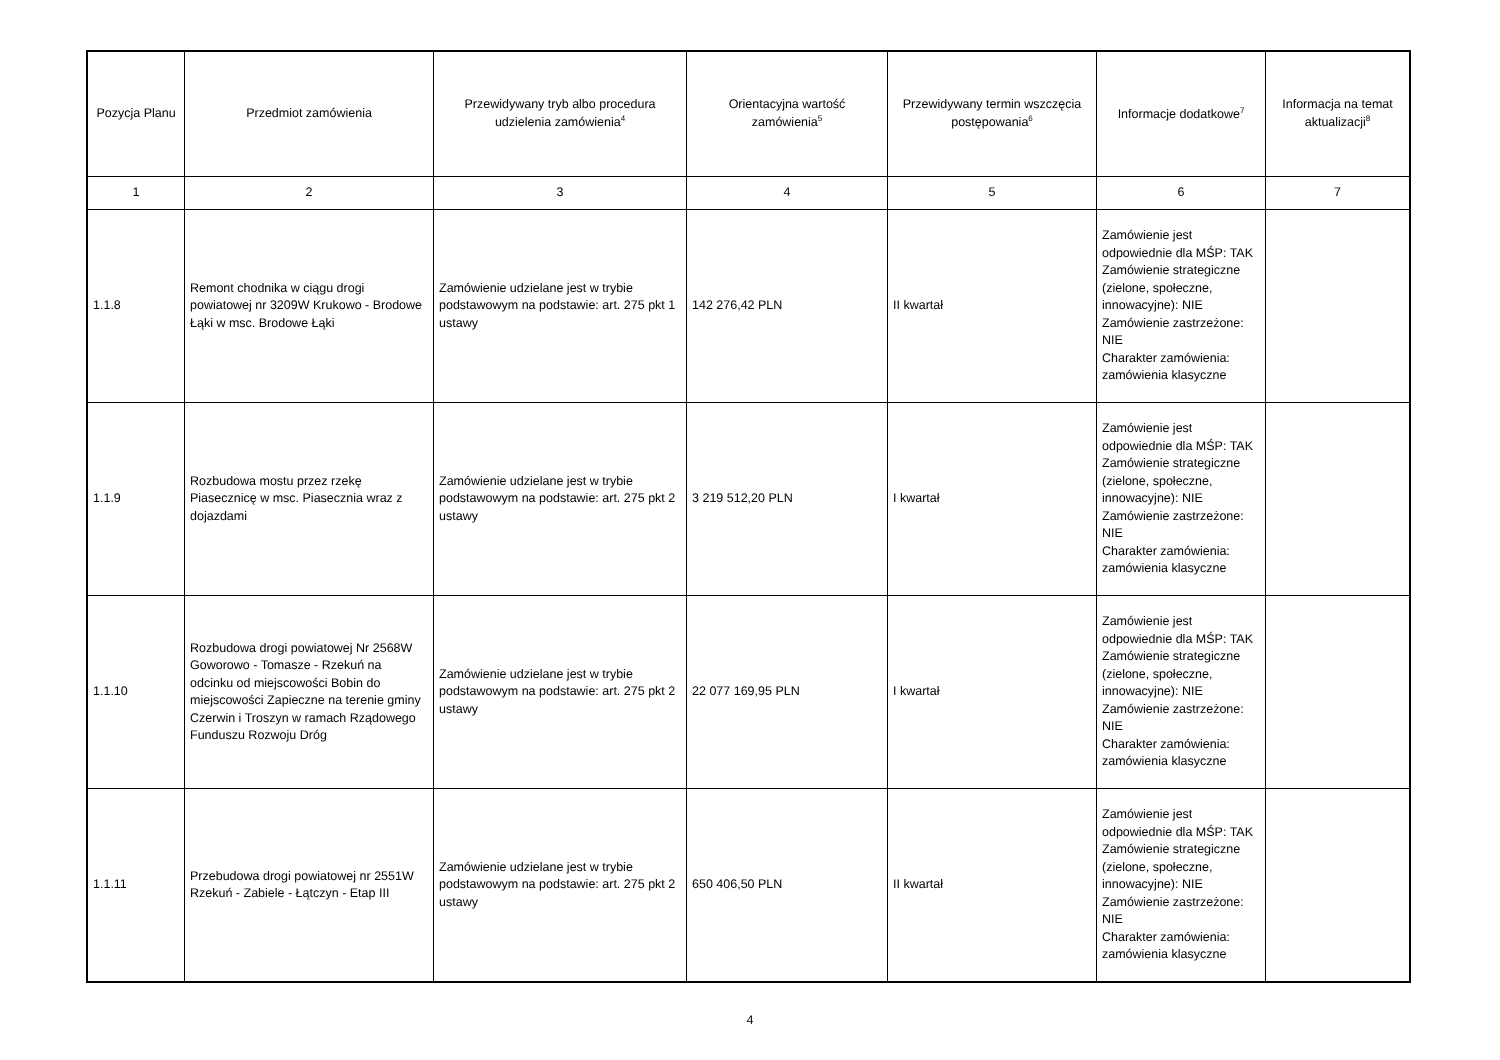| Pozycja Planu | Przedmiot zamówienia | Przewidywany tryb albo procedura udzielenia zamówienia<sup>4</sup> | Orientacyjna wartość zamówienia<sup>5</sup> | Przewidywany termin wszczęcia postępowania<sup>6</sup> | Informacje dodatkowe<sup>7</sup> | Informacja na temat aktualizacji<sup>8</sup> |
| --- | --- | --- | --- | --- | --- | --- |
| 1 | 2 | 3 | 4 | 5 | 6 | 7 |
| 1.1.8 | Remont chodnika w ciągu drogi powiatowej nr 3209W Krukowo - Brodowe Łąki w msc. Brodowe Łąki | Zamówienie udzielane jest w trybie podstawowym na podstawie: art. 275 pkt 1 ustawy | 142 276,42 PLN | II kwartał | Zamówienie jest odpowiednie dla MŚP: TAK Zamówienie strategiczne (zielone, społeczne, innowacyjne): NIE Zamówienie zastrzeżone: NIE Charakter zamówienia: zamówienia klasyczne | |
| 1.1.9 | Rozbudowa mostu przez rzekę Piasecznicę w msc. Piasecznia wraz z dojazdami | Zamówienie udzielane jest w trybie podstawowym na podstawie: art. 275 pkt 2 ustawy | 3 219 512,20 PLN | I kwartał | Zamówienie jest odpowiednie dla MŚP: TAK Zamówienie strategiczne (zielone, społeczne, innowacyjne): NIE Zamówienie zastrzeżone: NIE Charakter zamówienia: zamówienia klasyczne | |
| 1.1.10 | Rozbudowa drogi powiatowej Nr 2568W Goworowo - Tomasze - Rzekuń na odcinku od miejscowości Bobin do miejscowości Zapieczne na terenie gminy Czerwin i Troszyn w ramach Rządowego Funduszu Rozwoju Dróg | Zamówienie udzielane jest w trybie podstawowym na podstawie: art. 275 pkt 2 ustawy | 22 077 169,95 PLN | I kwartał | Zamówienie jest odpowiednie dla MŚP: TAK Zamówienie strategiczne (zielone, społeczne, innowacyjne): NIE Zamówienie zastrzeżone: NIE Charakter zamówienia: zamówienia klasyczne | |
| 1.1.11 | Przebudowa drogi powiatowej nr 2551W Rzekuń - Zabiele - Łątczyn - Etap III | Zamówienie udzielane jest w trybie podstawowym na podstawie: art. 275 pkt 2 ustawy | 650 406,50 PLN | II kwartał | Zamówienie jest odpowiednie dla MŚP: TAK Zamówienie strategiczne (zielone, społeczne, innowacyjne): NIE Zamówienie zastrzeżone: NIE Charakter zamówienia: zamówienia klasyczne | |
4